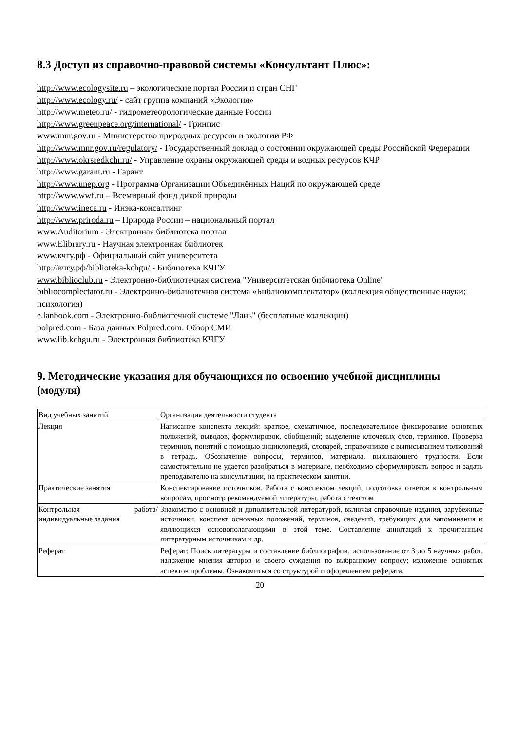8.3 Доступ из справочно-правовой системы «Консультант Плюс»:
http://www.ecologysite.ru – экологические портал России и стран СНГ
http://www.ecology.ru/ - сайт группа компаний «Экология»
http://www.meteo.ru/ - гидрометеорологические данные России
http://www.greenpeace.org/international/ - Гринпис
www.mnr.gov.ru - Министерство природных ресурсов и экологии РФ
http://www.mnr.gov.ru/regulatory/ - Государственный доклад о состоянии окружающей среды Российской Федерации
http://www.okrsredkchr.ru/ - Управление охраны окружающей среды и водных ресурсов КЧР
http://www.garant.ru - Гарант
http://www.unep.org - Программа Организации Объединённых Наций по окружающей среде
http://www.wwf.ru – Всемирный фонд дикой природы
http://www.ineca.ru - Инэка-консалтинг
http://www.priroda.ru – Природа России – национальный портал
www.Auditorium - Электронная библиотека портал
www.Elibrary.ru - Научная электронная библиотек
www.кчгу.рф - Официальный сайт университета
http://кчгу.рф/biblioteka-kchgu/ - Библиотека КЧГУ
www.biblioclub.ru - Электронно-библиотечная система "Университетская библиотека Online"
bibliocomplectator.ru - Электронно-библиотечная система «Библиокомплектатор» (коллекция общественные науки; психология)
e.lanbook.com - Электронно-библиотечной системе "Лань" (бесплатные коллекции)
polpred.com - База данных Polpred.com. Обзор СМИ
www.lib.kchgu.ru - Электронная библиотека КЧГУ
9. Методические указания для обучающихся по освоению учебной дисциплины (модуля)
| Вид учебных занятий | Организация деятельности студента |
| Лекция | Написание конспекта лекций: краткое, схематичное, последовательное фиксирование основных положений, выводов, формулировок, обобщений; выделение ключевых слов, терминов. Проверка терминов, понятий с помощью энциклопедий, словарей, справочников с выписыванием толкований в тетрадь. Обозначение вопросы, терминов, материала, вызывающего трудности. Если самостоятельно не удается разобраться в материале, необходимо сформулировать вопрос и задать преподавателю на консультации, на практическом занятии. |
| Практические занятия | Конспектирование источников. Работа с конспектом лекций, подготовка ответов к контрольным вопросам, просмотр рекомендуемой литературы, работа с текстом |
| Контрольная работа/ индивидуальные задания | Знакомство с основной и дополнительной литературой, включая справочные издания, зарубежные источники, конспект основных положений, терминов, сведений, требующих для запоминания и являющихся основополагающими в этой теме. Составление аннотаций к прочитанным литературным источникам и др. |
| Реферат | Реферат: Поиск литературы и составление библиографии, использование от 3 до 5 научных работ, изложение мнения авторов и своего суждения по выбранному вопросу; изложение основных аспектов проблемы. Ознакомиться со структурой и оформлением реферата. |
20